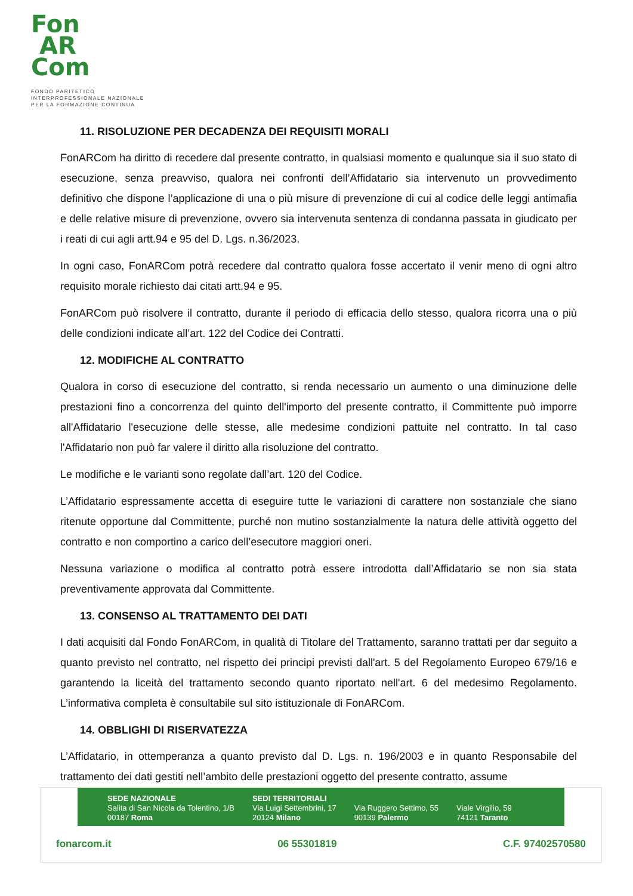Fon
AR
Com
FONDO PARITETICO
INTERPROFESSIONALE NAZIONALE
PER LA FORMAZIONE CONTINUA
11. RISOLUZIONE PER DECADENZA DEI REQUISITI MORALI
FonARCom ha diritto di recedere dal presente contratto, in qualsiasi momento e qualunque sia il suo stato di esecuzione, senza preavviso, qualora nei confronti dell’Affidatario sia intervenuto un provvedimento definitivo che dispone l’applicazione di una o più misure di prevenzione di cui al codice delle leggi antimafia e delle relative misure di prevenzione, ovvero sia intervenuta sentenza di condanna passata in giudicato per i reati di cui agli artt.94 e 95 del D. Lgs. n.36/2023.
In ogni caso, FonARCom potrà recedere dal contratto qualora fosse accertato il venir meno di ogni altro requisito morale richiesto dai citati artt.94 e 95.
FonARCom può risolvere il contratto, durante il periodo di efficacia dello stesso, qualora ricorra una o più delle condizioni indicate all’art. 122 del Codice dei Contratti.
12. MODIFICHE AL CONTRATTO
Qualora in corso di esecuzione del contratto, si renda necessario un aumento o una diminuzione delle prestazioni fino a concorrenza del quinto dell'importo del presente contratto, il Committente può imporre all'Affidatario l'esecuzione delle stesse, alle medesime condizioni pattuite nel contratto. In tal caso l'Affidatario non può far valere il diritto alla risoluzione del contratto.
Le modifiche e le varianti sono regolate dall’art. 120 del Codice.
L’Affidatario espressamente accetta di eseguire tutte le variazioni di carattere non sostanziale che siano ritenute opportune dal Committente, purché non mutino sostanzialmente la natura delle attività oggetto del contratto e non comportino a carico dell’esecutore maggiori oneri.
Nessuna variazione o modifica al contratto potrà essere introdotta dall’Affidatario se non sia stata preventivamente approvata dal Committente.
13. CONSENSO AL TRATTAMENTO DEI DATI
I dati acquisiti dal Fondo FonARCom, in qualità di Titolare del Trattamento, saranno trattati per dar seguito a quanto previsto nel contratto, nel rispetto dei principi previsti dall'art. 5 del Regolamento Europeo 679/16 e garantendo la liceità del trattamento secondo quanto riportato nell'art. 6 del medesimo Regolamento. L’informativa completa è consultabile sul sito istituzionale di FonARCom.
14. OBBLIGHI DI RISERVATEZZA
L’Affidatario, in ottemperanza a quanto previsto dal D. Lgs. n. 196/2003 e in quanto Responsabile del trattamento dei dati gestiti nell’ambito delle prestazioni oggetto del presente contratto, assume
SEDE NAZIONALE
Salita di San Nicola da Tolentino, 1/B
00187 Roma
SEDI TERRITORIALI
Via Luigi Settembrini, 17
20124 Milano
Via Ruggero Settimo, 55
90139 Palermo
Viale Virgilio, 59
74121 Taranto
fonarcom.it 06 55301819 C.F. 97402570580